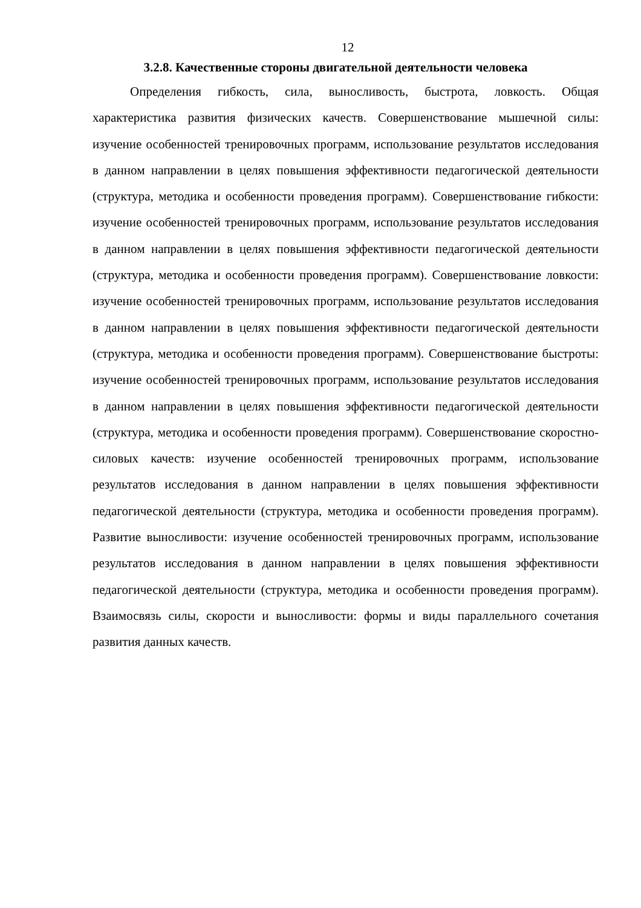12
3.2.8. Качественные стороны двигательной деятельности человека
Определения гибкость, сила, выносливость, быстрота, ловкость. Общая характеристика развития физических качеств. Совершенствование мышечной силы: изучение особенностей тренировочных программ, использование результатов исследования в данном направлении в целях повышения эффективности педагогической деятельности (структура, методика и особенности проведения программ). Совершенствование гибкости: изучение особенностей тренировочных программ, использование результатов исследования в данном направлении в целях повышения эффективности педагогической деятельности (структура, методика и особенности проведения программ). Совершенствование ловкости: изучение особенностей тренировочных программ, использование результатов исследования в данном направлении в целях повышения эффективности педагогической деятельности (структура, методика и особенности проведения программ). Совершенствование быстроты: изучение особенностей тренировочных программ, использование результатов исследования в данном направлении в целях повышения эффективности педагогической деятельности (структура, методика и особенности проведения программ). Совершенствование скоростно-силовых качеств: изучение особенностей тренировочных программ, использование результатов исследования в данном направлении в целях повышения эффективности педагогической деятельности (структура, методика и особенности проведения программ). Развитие выносливости: изучение особенностей тренировочных программ, использование результатов исследования в данном направлении в целях повышения эффективности педагогической деятельности (структура, методика и особенности проведения программ). Взаимосвязь силы, скорости и выносливости: формы и виды параллельного сочетания развития данных качеств.